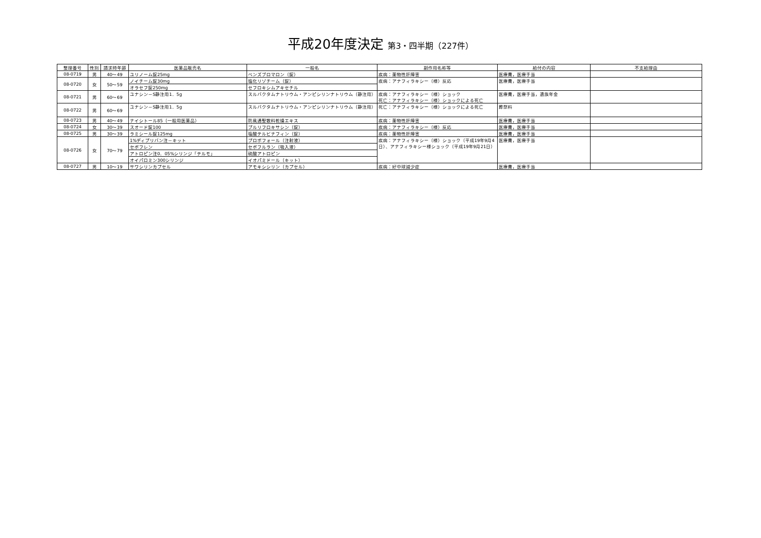平成20年度決定 第3・四半期（227件）
| 整理番号 | 性別 | 請求時年齢 | 医薬品販売名 | 一般名 | 副作用名称等 | 給付の内容 | 不支給理由 |
| --- | --- | --- | --- | --- | --- | --- | --- |
| 08-0719 | 男 | 40～49 | ユリノーム錠25mg | ベンズブロマロン（錠） | 疾病：薬物性肝障害 | 医療費，医療手当 | |
| 08-0720 | 女 | 50～59 | ノイチーム錠30mg | 塩化リゾチーム（錠） | 疾病：アナフィラキシー（様）反応 | 医療費，医療手当 | |
| | | | オラセフ錠250mg | セフロキシムアキセチル | | | |
| 08-0721 | 男 | 60～69 | ユナシン－S静注用1．5g | スルバクタムナトリウム・アンピシリンナトリウム（静注用） | 疾病：アナフィラキシー（様）ショック 死亡：アナフィラキシー（様）ショックによる死亡 | 医療費，医療手当，遺族年金 | |
| 08-0722 | 男 | 60～69 | ユナシン－S静注用1．5g | スルバクタムナトリウム・アンピシリンナトリウム（静注用） | 死亡：アナフィラキシー（様）ショックによる死亡 | 葬祭料 | |
| 08-0723 | 男 | 40～49 | ナイシトール85（一般用医薬品） | 防風通聖散料乾燥エキス | 疾病：薬物性肝障害 | 医療費，医療手当 | |
| 08-0724 | 女 | 30～39 | スオード錠100 | プルリフロキサシン（錠） | 疾病：アナフィラキシー（様）反応 | 医療費，医療手当 | |
| 08-0725 | 男 | 30～39 | ラミシール錠125mg | 塩酸テルビナフィン（錠） | 疾病：薬物性肝障害 | 医療費，医療手当 | |
| 08-0726 | 女 | 70～79 | 1%ディプリバン注－キット | プロポフォール（注射液） | 疾病：アナフィラキシー（様）ショック（平成19年9月4 日）、アナフィラキシー様ショック（平成19年9月21日） | 医療費，医療手当 | |
| | | | セボフレン | セボフルラン（吸入液） | | | |
| | | | アトロピン注0．05%シリンジ「テルモ」 | 硫酸アトロピン | | | |
| | | | オイパロミン300シリンジ | イオパミドール（キット） | | | |
| 08-0727 | 男 | 10～19 | サワシリンカプセル | アモキシシリン（カプセル） | 疾病：好中球減少症 | 医療費，医療手当 | |